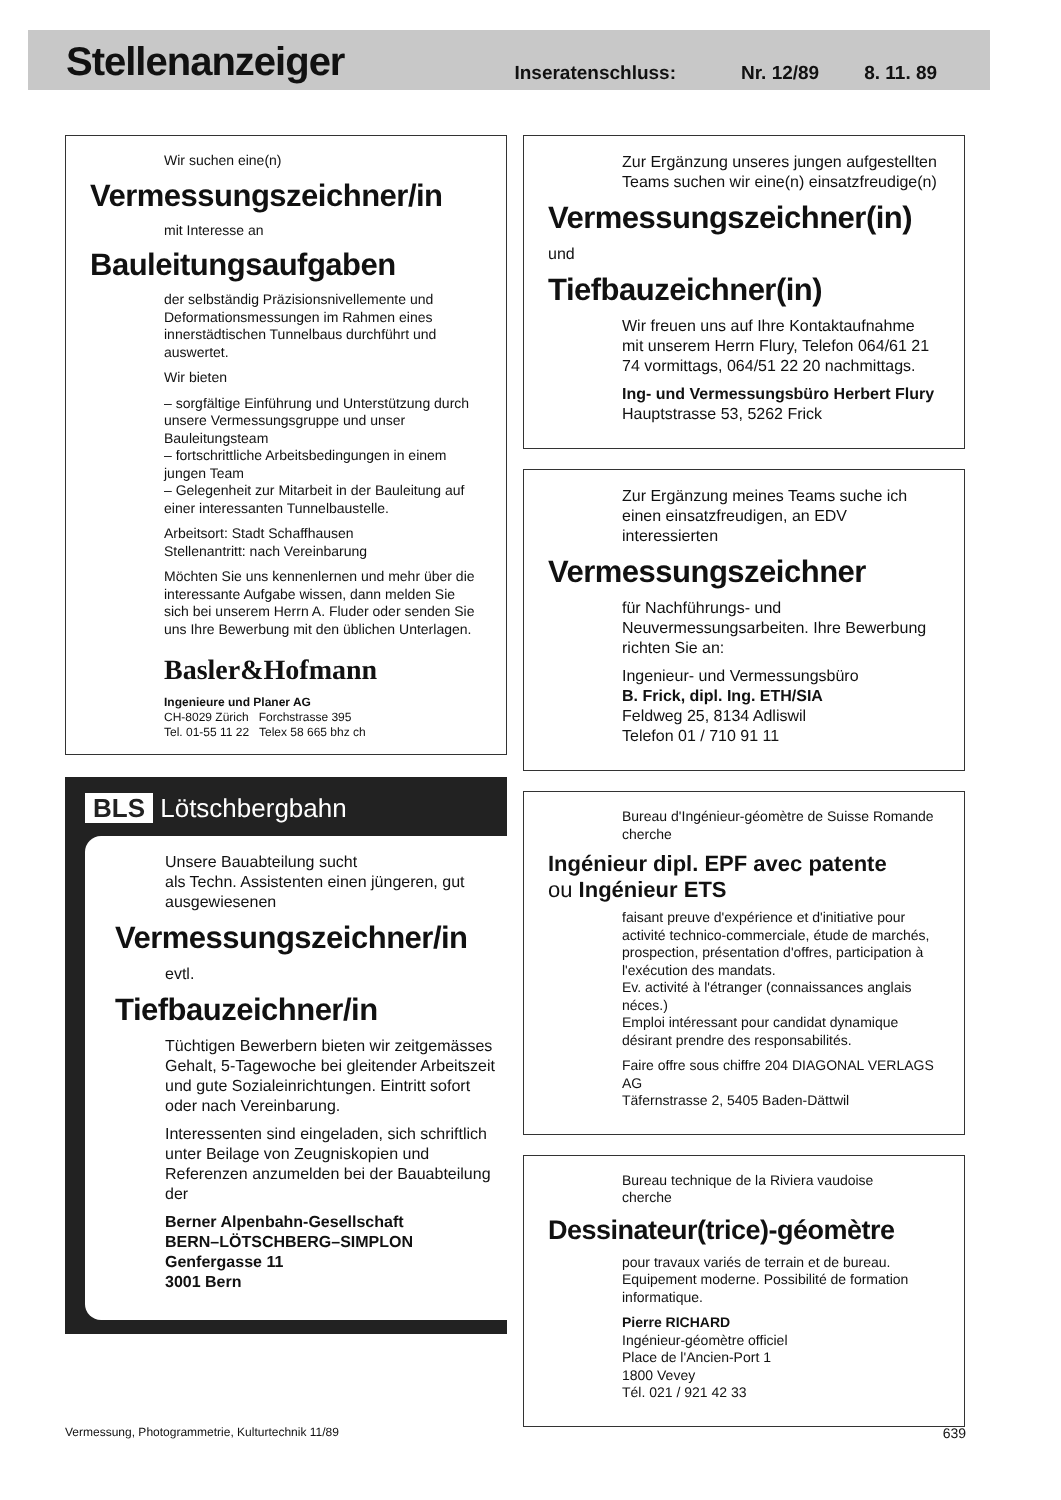Stellenanzeiger
Inseratenschluss: Nr. 12/89 8. 11. 89
Wir suchen eine(n)
Vermessungszeichner/in
mit Interesse an
Bauleitungsaufgaben
der selbständig Präzisionsnivellemente und Deformationsmessungen im Rahmen eines innerstädtischen Tunnelbaus durchführt und auswertet.
Wir bieten
– sorgfältige Einführung und Unterstützung durch unsere Vermessungsgruppe und unser Bauleitungsteam
– fortschrittliche Arbeitsbedingungen in einem jungen Team
– Gelegenheit zur Mitarbeit in der Bauleitung auf einer interessanten Tunnelbaustelle.
Arbeitsort: Stadt Schaffhausen
Stellenantritt: nach Vereinbarung
Möchten Sie uns kennenlernen und mehr über die interessante Aufgabe wissen, dann melden Sie sich bei unserem Herrn A. Fluder oder senden Sie uns Ihre Bewerbung mit den üblichen Unterlagen.
Basler&Hofmann
Ingenieure und Planer AG
CH-8029 Zürich Forchstrasse 395
Tel. 01-55 11 22 Telex 58 665 bhz ch
BLS Lötschbergbahn
Unsere Bauabteilung sucht
als Techn. Assistenten einen jüngeren, gut ausgewiesenen
Vermessungszeichner/in
evtl.
Tiefbauzeichner/in
Tüchtigen Bewerbern bieten wir zeitgemässes Gehalt, 5-Tagewoche bei gleitender Arbeitszeit und gute Sozialeinrichtungen. Eintritt sofort oder nach Vereinbarung.
Interessenten sind eingeladen, sich schriftlich unter Beilage von Zeugniskopien und Referenzen anzumelden bei der Bauabteilung der
Berner Alpenbahn-Gesellschaft
BERN–LÖTSCHBERG–SIMPLON
Genfergasse 11
3001 Bern
Zur Ergänzung unseres jungen aufgestellten Teams suchen wir eine(n) einsatzfreudige(n)
Vermessungszeichner(in)
und
Tiefbauzeichner(in)
Wir freuen uns auf Ihre Kontaktaufnahme mit unserem Herrn Flury, Telefon 064/61 21 74 vormittags, 064/51 22 20 nachmittags.
Ing- und Vermessungsbüro Herbert Flury
Hauptstrasse 53, 5262 Frick
Zur Ergänzung meines Teams suche ich einen einsatzfreudigen, an EDV interessierten
Vermessungszeichner
für Nachführungs- und Neuvermessungsarbeiten. Ihre Bewerbung richten Sie an:
Ingenieur- und Vermessungsbüro
B. Frick, dipl. Ing. ETH/SIA
Feldweg 25, 8134 Adliswil
Telefon 01 / 710 91 11
Bureau d'Ingénieur-géomètre de Suisse Romande cherche
Ingénieur dipl. EPF avec patente
ou Ingénieur ETS
faisant preuve d'expérience et d'initiative pour activité technico-commerciale, étude de marchés, prospection, présentation d'offres, participation à l'exécution des mandats.
Ev. activité à l'étranger (connaissances anglais néces.)
Emploi intéressant pour candidat dynamique désirant prendre des responsabilités.
Faire offre sous chiffre 204 DIAGONAL VERLAGS AG
Täfernstrasse 2, 5405 Baden-Dättwil
Bureau technique de la Riviera vaudoise
cherche
Dessinateur(trice)-géomètre
pour travaux variés de terrain et de bureau. Equipement moderne. Possibilité de formation informatique.
Pierre RICHARD
Ingénieur-géomètre officiel
Place de l'Ancien-Port 1
1800 Vevey
Tél. 021 / 921 42 33
Vermessung, Photogrammetrie, Kulturtechnik 11/89 639